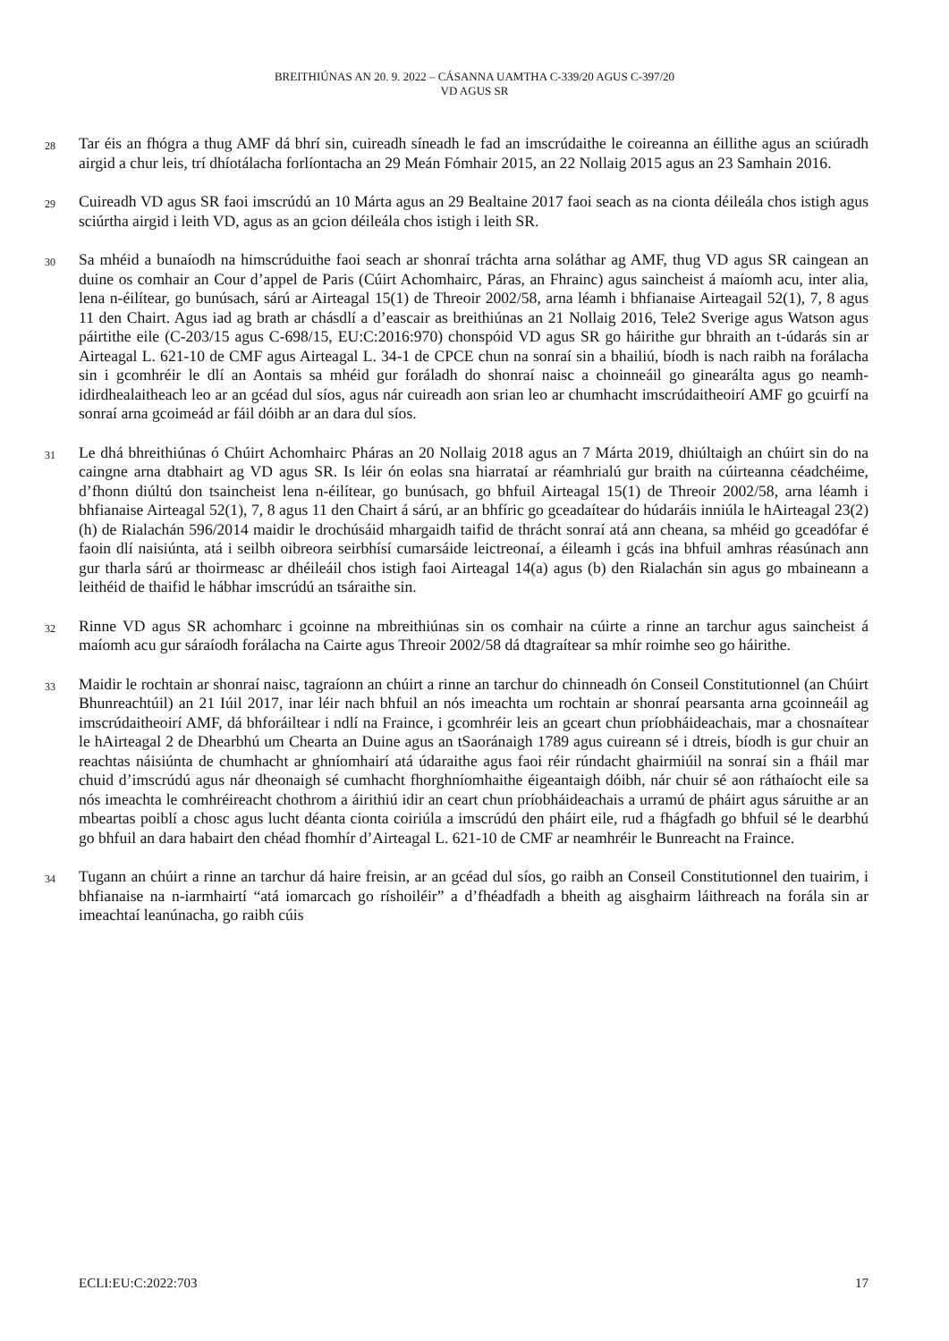BREITHIÚNAS AN 20. 9. 2022 – CÁSANNA UAMTHA C-339/20 AGUS C-397/20
VD AGUS SR
28
Tar éis an fhógra a thug AMF dá bhrí sin, cuireadh síneadh le fad an imscrúdaithe le coireanna an éillithe agus an sciúradh airgid a chur leis, trí dhíotálacha forlíontacha an 29 Meán Fómhair 2015, an 22 Nollaig 2015 agus an 23 Samhain 2016.
29
Cuireadh VD agus SR faoi imscrúdú an 10 Márta agus an 29 Bealtaine 2017 faoi seach as na cionta déileála chos istigh agus sciúrtha airgid i leith VD, agus as an gcion déileála chos istigh i leith SR.
30
Sa mhéid a bunaíodh na himscrúduithe faoi seach ar shonraí tráchta arna soláthar ag AMF, thug VD agus SR caingean an duine os comhair an Cour d’appel de Paris (Cúirt Achomhairc, Páras, an Fhrainc) agus saincheist á maíomh acu, inter alia, lena n-éilítear, go bunúsach, sárú ar Airteagal 15(1) de Threoir 2002/58, arna léamh i bhfianaise Airteagail 52(1), 7, 8 agus 11 den Chairt. Agus iad ag brath ar chásdlí a d’eascair as breithiúnas an 21 Nollaig 2016, Tele2 Sverige agus Watson agus páirtithe eile (C-203/15 agus C-698/15, EU:C:2016:970) chonspóid VD agus SR go háirithe gur bhraith an t-údarás sin ar Airteagal L. 621-10 de CMF agus Airteagal L. 34-1 de CPCE chun na sonraí sin a bhailiú, bíodh is nach raibh na forálacha sin i gcomhréir le dlí an Aontais sa mhéid gur foráladh do shonraí naisc a choinneáil go ginearálta agus go neamh-idirdhealaitheach leo ar an gcéad dul síos, agus nár cuireadh aon srian leo ar chumhacht imscrúdaitheoirí AMF go gcuirfí na sonraí arna gcoimeád ar fáil dóibh ar an dara dul síos.
31
Le dhá bhreithiúnas ó Chúirt Achomhairc Pháras an 20 Nollaig 2018 agus an 7 Márta 2019, dhiúltaigh an chúirt sin do na caingne arna dtabhairt ag VD agus SR. Is léir ón eolas sna hiarrataí ar réamhrialú gur braith na cúirteanna céadchéime, d’fhonn diúltú don tsaincheist lena n-éilítear, go bunúsach, go bhfuil Airteagal 15(1) de Threoir 2002/58, arna léamh i bhfianaise Airteagal 52(1), 7, 8 agus 11 den Chairt á sárú, ar an bhfíric go gceadaítear do húdaráis inniúla le hAirteagal 23(2)(h) de Rialachán 596/2014 maidir le drochúsáid mhargaidh taifid de thrácht sonraí atá ann cheana, sa mhéid go gceadófar é faoin dlí naisiúnta, atá i seilbh oibreora seirbhísí cumarsáide leictreonaí, a éileamh i gcás ina bhfuil amhras réasúnach ann gur tharla sárú ar thoirmeasc ar dhéileáil chos istigh faoi Airteagal 14(a) agus (b) den Rialachán sin agus go mbaineann a leithéid de thaifid le hábhar imscrúdú an tsáraithe sin.
32
Rinne VD agus SR achomharc i gcoinne na mbreithiúnas sin os comhair na cúirte a rinne an tarchur agus saincheist á maíomh acu gur sáraíodh forálacha na Cairte agus Threoir 2002/58 dá dtagraítear sa mhír roimhe seo go háirithe.
33
Maidir le rochtain ar shonraí naisc, tagraíonn an chúirt a rinne an tarchur do chinneadh ón Conseil Constitutionnel (an Chúirt Bhunreachtúil) an 21 Iúil 2017, inar léir nach bhfuil an nós imeachta um rochtain ar shonraí pearsanta arna gcoinneáil ag imscrúdaitheoirí AMF, dá bhforáiltear i ndlí na Fraince, i gcomhréir leis an gceart chun príobháideachais, mar a chosnaítear le hAirteagal 2 de Dhearbhú um Chearta an Duine agus an tSaoránaigh 1789 agus cuireann sé i dtreis, bíodh is gur chuir an reachtas náisiúnta de chumhacht ar ghníomhairí atá údaraithe agus faoi réir rúndacht ghairmiúil na sonraí sin a fháil mar chuid d’imscrúdú agus nár dheonaigh sé cumhacht fhorghníomhaithe éigeantaigh dóibh, nár chuir sé aon ráthaíocht eile sa nós imeachta le comhréireacht chothrom a áirithiú idir an ceart chun príobháideachais a urramú de pháirt agus sáruithe ar an mbeartas poiblí a chosc agus lucht déanta cionta coiriúla a imscrúdú den pháirt eile, rud a fhágfadh go bhfuil sé le dearbhú go bhfuil an dara habairt den chéad fhomhír d’Airteagal L. 621-10 de CMF ar neamhréir le Bunreacht na Fraince.
34
Tugann an chúirt a rinne an tarchur dá haire freisin, ar an gcéad dul síos, go raibh an Conseil Constitutionnel den tuairim, i bhfianaise na n-iarmhairtí “atá iomarcach go ríshoiléir” a d’fhéadfadh a bheith ag aisghairm láithreach na forála sin ar imeachtaí leanúnacha, go raibh cúis
ECLI:EU:C:2022:703 17